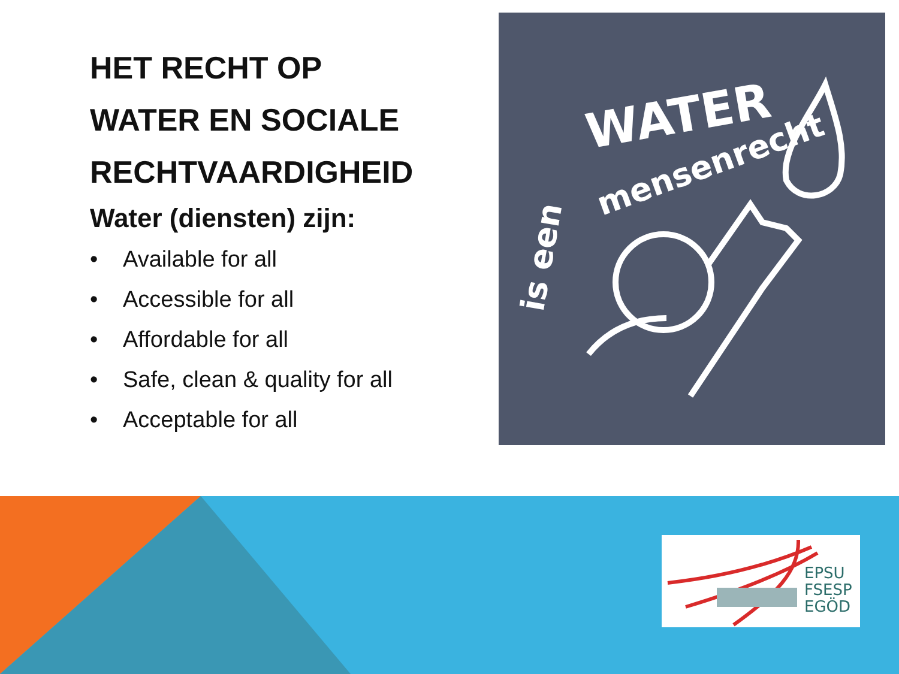HET RECHT OP
WATER EN SOCIALE
RECHTVAARDIGHEID
Water (diensten) zijn:
• Available for all
• Accessible for all
• Affordable for all
• Safe, clean & quality for all
• Acceptable for all
WATER
mensenrecht
is een
EPSU
FSESP
EGÖD